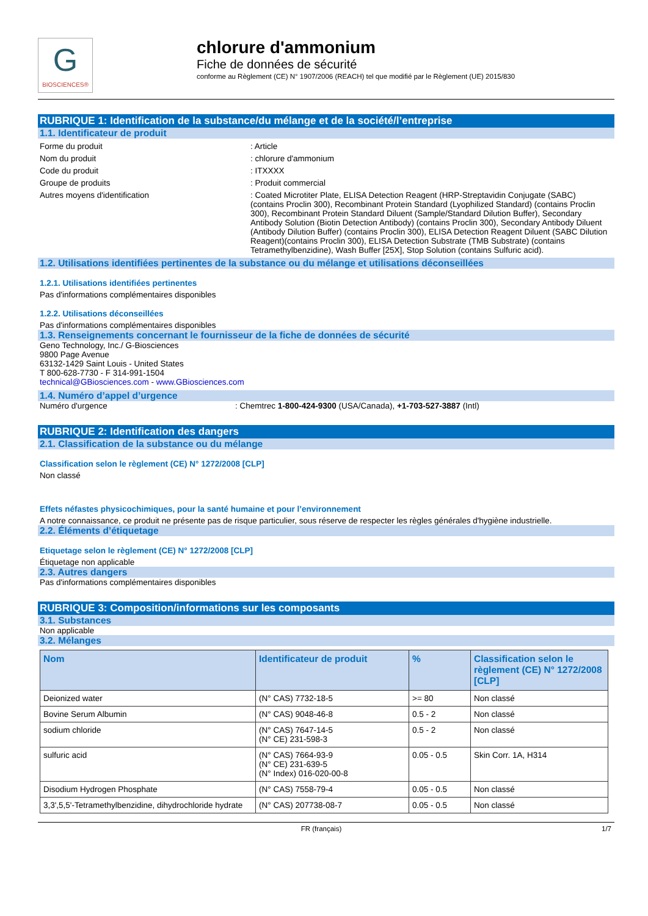G
BIOSCIENCES®
chlorure d'ammonium
Fiche de données de sécurité
conforme au Règlement (CE) N° 1907/2006 (REACH) tel que modifié par le Règlement (UE) 2015/830
RUBRIQUE 1: Identification de la substance/du mélange et de la société/l’entreprise
1.1. Identificateur de produit
Forme du produit : Article
Nom du produit : chlorure d'ammonium
Code du produit : ITXXXX
Groupe de produits : Produit commercial
Autres moyens d'identification : Coated Microtiter Plate, ELISA Detection Reagent (HRP-Streptavidin Conjugate (SABC) (contains Proclin 300), Recombinant Protein Standard (Lyophilized Standard) (contains Proclin 300), Recombinant Protein Standard Diluent (Sample/Standard Dilution Buffer), Secondary Antibody Solution (Biotin Detection Antibody) (contains Proclin 300), Secondary Antibody Diluent (Antibody Dilution Buffer) (contains Proclin 300), ELISA Detection Reagent Diluent (SABC Dilution Reagent)(contains Proclin 300), ELISA Detection Substrate (TMB Substrate) (contains Tetramethylbenzidine), Wash Buffer [25X], Stop Solution (contains Sulfuric acid).
1.2. Utilisations identifiées pertinentes de la substance ou du mélange et utilisations déconseillées
1.2.1. Utilisations identifiées pertinentes
Pas d'informations complémentaires disponibles
1.2.2. Utilisations déconseillées
Pas d'informations complémentaires disponibles
1.3. Renseignements concernant le fournisseur de la fiche de données de sécurité
Geno Technology, Inc./ G-Biosciences
9800 Page Avenue
63132-1429 Saint Louis - United States
T 800-628-7730 - F 314-991-1504
technical@GBiosciences.com - www.GBiosciences.com
1.4. Numéro d’appel d’urgence
Numéro d'urgence : Chemtrec 1-800-424-9300 (USA/Canada), +1-703-527-3887 (Intl)
RUBRIQUE 2: Identification des dangers
2.1. Classification de la substance ou du mélange
Classification selon le règlement (CE) N° 1272/2008 [CLP]
Non classé
Effets néfastes physicochimiques, pour la santé humaine et pour l’environnement
A notre connaissance, ce produit ne présente pas de risque particulier, sous réserve de respecter les règles générales d'hygiène industrielle.
2.2. Éléments d’étiquetage
Etiquetage selon le règlement (CE) N° 1272/2008 [CLP]
Étiquetage non applicable
2.3. Autres dangers
Pas d'informations complémentaires disponibles
RUBRIQUE 3: Composition/informations sur les composants
3.1. Substances
Non applicable
3.2. Mélanges
| Nom | Identificateur de produit | % | Classification selon le règlement (CE) N° 1272/2008 [CLP] |
| --- | --- | --- | --- |
| Deionized water | (N° CAS) 7732-18-5 | >= 80 | Non classé |
| Bovine Serum Albumin | (N° CAS) 9048-46-8 | 0.5 - 2 | Non classé |
| sodium chloride | (N° CAS) 7647-14-5 (N° CE) 231-598-3 | 0.5 - 2 | Non classé |
| sulfuric acid | (N° CAS) 7664-93-9 (N° CE) 231-639-5 (N° Index) 016-020-00-8 | 0.05 - 0.5 | Skin Corr. 1A, H314 |
| Disodium Hydrogen Phosphate | (N° CAS) 7558-79-4 | 0.05 - 0.5 | Non classé |
| 3,3',5,5'-Tetramethylbenzidine, dihydrochloride hydrate | (N° CAS) 207738-08-7 | 0.05 - 0.5 | Non classé |
FR (français) 1/7